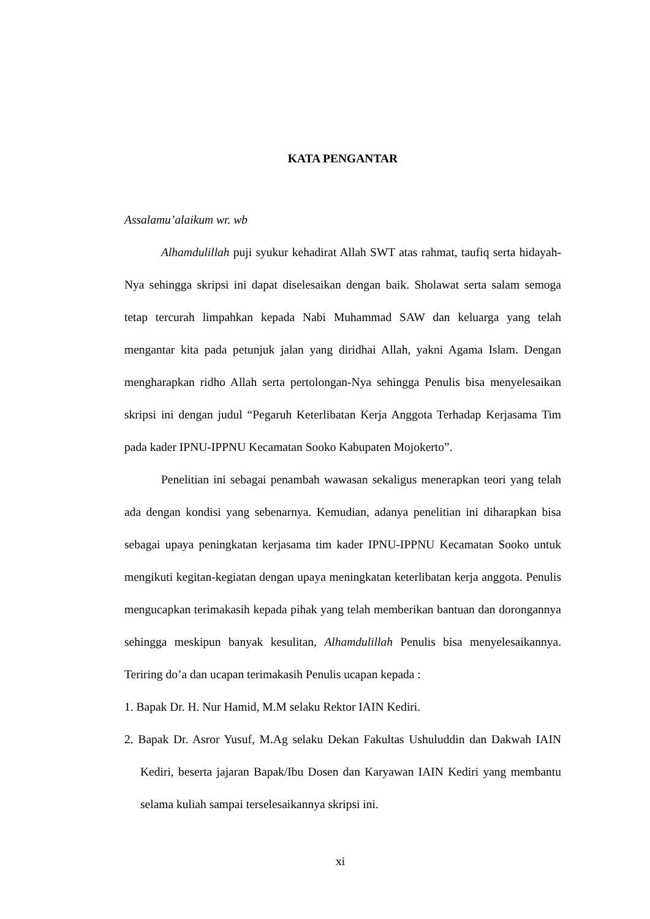KATA PENGANTAR
Assalamu’alaikum wr. wb
Alhamdulillah puji syukur kehadirat Allah SWT atas rahmat, taufiq serta hidayah-Nya sehingga skripsi ini dapat diselesaikan dengan baik. Sholawat serta salam semoga tetap tercurah limpahkan kepada Nabi Muhammad SAW dan keluarga yang telah mengantar kita pada petunjuk jalan yang diridhai Allah, yakni Agama Islam. Dengan mengharapkan ridho Allah serta pertolongan-Nya sehingga Penulis bisa menyelesaikan skripsi ini dengan judul “Pegaruh Keterlibatan Kerja Anggota Terhadap Kerjasama Tim pada kader IPNU-IPPNU Kecamatan Sooko Kabupaten Mojokerto”.
Penelitian ini sebagai penambah wawasan sekaligus menerapkan teori yang telah ada dengan kondisi yang sebenarnya. Kemudian, adanya penelitian ini diharapkan bisa sebagai upaya peningkatan kerjasama tim kader IPNU-IPPNU Kecamatan Sooko untuk mengikuti kegitan-kegiatan dengan upaya meningkatan keterlibatan kerja anggota. Penulis mengucapkan terimakasih kepada pihak yang telah memberikan bantuan dan dorongannya sehingga meskipun banyak kesulitan, Alhamdulillah Penulis bisa menyelesaikannya. Teriring do’a dan ucapan terimakasih Penulis ucapan kepada :
1. Bapak Dr. H. Nur Hamid, M.M selaku Rektor IAIN Kediri.
2. Bapak Dr. Asror Yusuf, M.Ag selaku Dekan Fakultas Ushuluddin dan Dakwah IAIN Kediri, beserta jajaran Bapak/Ibu Dosen dan Karyawan IAIN Kediri yang membantu selama kuliah sampai terselesaikannya skripsi ini.
xi